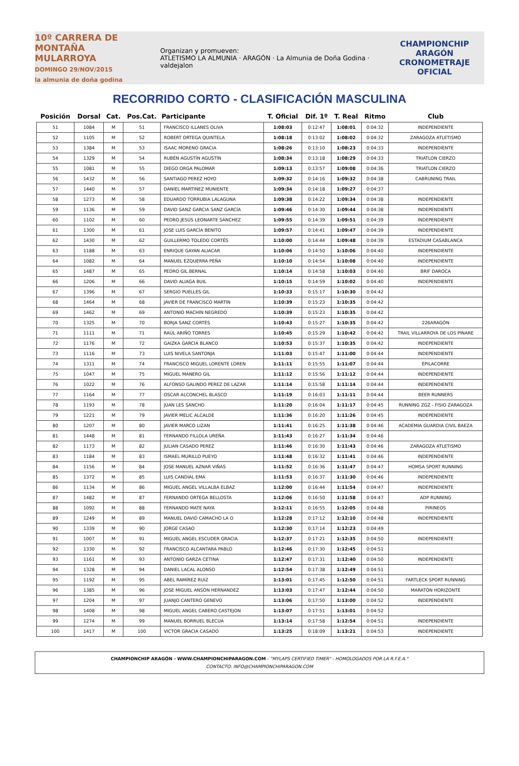10º CARRERA DE MONTAÑA
MULARROYA
DOMINGO 29/NOV/2015
la almunia de doña godina
Organizan y promueven:
ATLETISMO LA ALMUNIA · ARAGÓN · La Almunia de Doña Godina · valdejalon
CHAMPIONCHIP
ARAGÓN
CRONOMETRAJE OFICIAL
RECORRIDO CORTO - CLASIFICACIÓN MASCULINA
| Posición | Dorsal | Cat. | Pos.Cat. | Participante | T. Oficial | Dif. 1º | T. Real | Ritmo | Club |
| --- | --- | --- | --- | --- | --- | --- | --- | --- | --- |
| 51 | 1084 | M | 51 | FRANCISCO ILLANES OLIVA | 1:08:03 | 0:12:47 | 1:08:01 | 0:04:32 | INDEPENDIENTE |
| 52 | 1105 | M | 52 | ROBERT ORTEGA QUINTELA | 1:08:18 | 0:13:02 | 1:08:02 | 0:04:32 | ZARAGOZA ATLETISMO |
| 53 | 1384 | M | 53 | ISAAC MORENO GRACIA | 1:08:26 | 0:13:10 | 1:08:23 | 0:04:33 | INDEPENDIENTE |
| 54 | 1329 | M | 54 | RUBÉN AGUSTÍN AGUSTÍN | 1:08:34 | 0:13:18 | 1:08:29 | 0:04:33 | TRIATLON CIERZO |
| 55 | 1081 | M | 55 | DIEGO ORGA PALOMAR | 1:09:13 | 0:13:57 | 1:09:08 | 0:04:36 | TRIATLON CIERZO |
| 56 | 1432 | M | 56 | SANTIAGO PEREZ HOYO | 1:09:32 | 0:14:16 | 1:09:32 | 0:04:38 | CABRUNING TRAIL |
| 57 | 1440 | M | 57 | DANIEL MARTINEZ MUNIENTE | 1:09:34 | 0:14:18 | 1:09:27 | 0:04:37 | |
| 58 | 1273 | M | 58 | EDUARDO TORRUBIA LALAGUNA | 1:09:38 | 0:14:22 | 1:09:34 | 0:04:38 | INDEPENDIENTE |
| 59 | 1136 | M | 59 | DAVID SANZ GARCIA SANZ GARCÍA | 1:09:46 | 0:14:30 | 1:09:44 | 0:04:38 | INDEPENDIENTE |
| 60 | 1102 | M | 60 | PEDRO JESÚS LEONARTE SÁNCHEZ | 1:09:55 | 0:14:39 | 1:09:51 | 0:04:39 | INDEPENDIENTE |
| 61 | 1300 | M | 61 | JOSE LUIS GARCÍA BENITO | 1:09:57 | 0:14:41 | 1:09:47 | 0:04:39 | INDEPENDIENTE |
| 62 | 1430 | M | 62 | GUILLERMO TOLEDO CORTÉS | 1:10:00 | 0:14:44 | 1:09:48 | 0:04:39 | ESTADIUM CASABLANCA |
| 63 | 1188 | M | 63 | ENRIQUE GAYAN ALIACAR | 1:10:06 | 0:14:50 | 1:10:06 | 0:04:40 | INDEPENDIENTE |
| 64 | 1082 | M | 64 | MANUEL EZQUERRA PEÑA | 1:10:10 | 0:14:54 | 1:10:08 | 0:04:40 | INDEPENDIENTE |
| 65 | 1487 | M | 65 | PEDRO GIL BERNAL | 1:10:14 | 0:14:58 | 1:10:03 | 0:04:40 | BRIF DAROCA |
| 66 | 1206 | M | 66 | DAVID ALIAGA BUIL | 1:10:15 | 0:14:59 | 1:10:02 | 0:04:40 | INDEPENDIENTE |
| 67 | 1396 | M | 67 | SERGIO PUELLES GIL | 1:10:33 | 0:15:17 | 1:10:30 | 0:04:42 | |
| 68 | 1464 | M | 68 | JAVIER DE FRANCISCO MARTIN | 1:10:39 | 0:15:23 | 1:10:35 | 0:04:42 | |
| 69 | 1462 | M | 69 | ANTONIO MACHIN NEGREDO | 1:10:39 | 0:15:23 | 1:10:35 | 0:04:42 | |
| 70 | 1325 | M | 70 | BORJA SANZ CORTÉS | 1:10:43 | 0:15:27 | 1:10:35 | 0:04:42 | 226ARAGÓN |
| 71 | 1111 | M | 71 | RAÚL ARIÑO TORRES | 1:10:45 | 0:15:29 | 1:10:42 | 0:04:42 | TRAIL VILLARROYA DE LOS PINARE |
| 72 | 1176 | M | 72 | GAIZKA GARCIA BLANCO | 1:10:53 | 0:15:37 | 1:10:35 | 0:04:42 | INDEPENDIENTE |
| 73 | 1116 | M | 73 | LUIS NIVELA SANTONJA | 1:11:03 | 0:15:47 | 1:11:00 | 0:04:44 | INDEPENDIENTE |
| 74 | 1311 | M | 74 | FRANCISCO MIGUEL LORENTE LOREN | 1:11:11 | 0:15:55 | 1:11:07 | 0:04:44 | ÉPILACORRE |
| 75 | 1047 | M | 75 | MIGUEL MANERO GIL | 1:11:12 | 0:15:56 | 1:11:12 | 0:04:44 | INDEPENDIENTE |
| 76 | 1022 | M | 76 | ALFONSO GALINDO PEREZ DE LAZAR | 1:11:14 | 0:15:58 | 1:11:14 | 0:04:44 | INDEPENDIENTE |
| 77 | 1164 | M | 77 | OSCAR ALCONCHEL BLASCO | 1:11:19 | 0:16:03 | 1:11:11 | 0:04:44 | BEER RUNNERS |
| 78 | 1193 | M | 78 | JUAN LES SANCHO | 1:11:20 | 0:16:04 | 1:11:17 | 0:04:45 | RUNNING ZGZ - FISIO ZARAGOZA |
| 79 | 1221 | M | 79 | JAVIER MELIC ALCALDE | 1:11:36 | 0:16:20 | 1:11:26 | 0:04:45 | INDEPENDIENTE |
| 80 | 1207 | M | 80 | JAVIER MARCO LIZAN | 1:11:41 | 0:16:25 | 1:11:38 | 0:04:46 | ACADEMIA GUARDIA CIVIL BAEZA |
| 81 | 1448 | M | 81 | FERNANDO FILLOLA UREÑA | 1:11:43 | 0:16:27 | 1:11:34 | 0:04:46 | |
| 82 | 1173 | M | 82 | JULIAN CASADO PEREZ | 1:11:46 | 0:16:30 | 1:11:43 | 0:04:46 | ZARAGOZA ATLETISMO |
| 83 | 1184 | M | 83 | ISMAEL MURILLO PUEYO | 1:11:48 | 0:16:32 | 1:11:41 | 0:04:46 | INDEPENDIENTE |
| 84 | 1156 | M | 84 | JOSE MANUEL AZNAR VIÑAS | 1:11:52 | 0:16:36 | 1:11:47 | 0:04:47 | HOMSA SPORT RUNNING |
| 85 | 1372 | M | 85 | LUIS CANDIAL EMA | 1:11:53 | 0:16:37 | 1:11:30 | 0:04:46 | INDEPENDIENTE |
| 86 | 1134 | M | 86 | MIGUEL ANGEL VILLALBA ELBAZ | 1:12:00 | 0:16:44 | 1:11:54 | 0:04:47 | INDEPENDIENTE |
| 87 | 1482 | M | 87 | FERNANDO ORTEGA BELLOSTA | 1:12:06 | 0:16:50 | 1:11:58 | 0:04:47 | ADP RUNNING |
| 88 | 1092 | M | 88 | FERNANDO MATE NAYA | 1:12:11 | 0:16:55 | 1:12:05 | 0:04:48 | PIRINEOS |
| 89 | 1249 | M | 89 | MANUEL DAVID CAMACHO LA O | 1:12:28 | 0:17:12 | 1:12:10 | 0:04:48 | INDEPENDIENTE |
| 90 | 1339 | M | 90 | JORGE CASAO | 1:12:30 | 0:17:14 | 1:12:23 | 0:04:49 | |
| 91 | 1007 | M | 91 | MIGUEL ANGEL ESCUDER GRACIA | 1:12:37 | 0:17:21 | 1:12:35 | 0:04:50 | INDEPENDIENTE |
| 92 | 1330 | M | 92 | FRANCISCO ALCANTARA PABLO | 1:12:46 | 0:17:30 | 1:12:45 | 0:04:51 | |
| 93 | 1161 | M | 93 | ANTONIO GARZA CETINA | 1:12:47 | 0:17:31 | 1:12:40 | 0:04:50 | INDEPENDIENTE |
| 94 | 1328 | M | 94 | DANIEL LACAL ALONSO | 1:12:54 | 0:17:38 | 1:12:49 | 0:04:51 | |
| 95 | 1192 | M | 95 | ABEL RAMÍREZ RUIZ | 1:13:01 | 0:17:45 | 1:12:50 | 0:04:51 | FARTLECK SPORT RUNNING |
| 96 | 1385 | M | 96 | JOSE MIGUEL ANSÓN HERNANDEZ | 1:13:03 | 0:17:47 | 1:12:44 | 0:04:50 | MARATÓN HORIZONTE |
| 97 | 1204 | M | 97 | JUANJO CANTERO GENEVO | 1:13:06 | 0:17:50 | 1:13:00 | 0:04:52 | INDEPENDIENTE |
| 98 | 1408 | M | 98 | MIGUEL ANGEL CABERO CASTEJON | 1:13:07 | 0:17:51 | 1:13:01 | 0:04:52 | |
| 99 | 1274 | M | 99 | MANUEL BORRUEL BLECUA | 1:13:14 | 0:17:58 | 1:12:54 | 0:04:51 | INDEPENDIENTE |
| 100 | 1417 | M | 100 | VICTOR GRACIA CASADO | 1:13:25 | 0:18:09 | 1:13:21 | 0:04:53 | INDEPENDIENTE |
CHAMPIONCHIP ARAGÓN - WWW.CHAMPIONCHIPARAGON.COM - "MYLAPS CERTIFIED TIMER" - HOMOLOGADOS POR LA R.F.E.A."
CONTACTO: INFO@CHAMPIONCHIPARAGON.COM